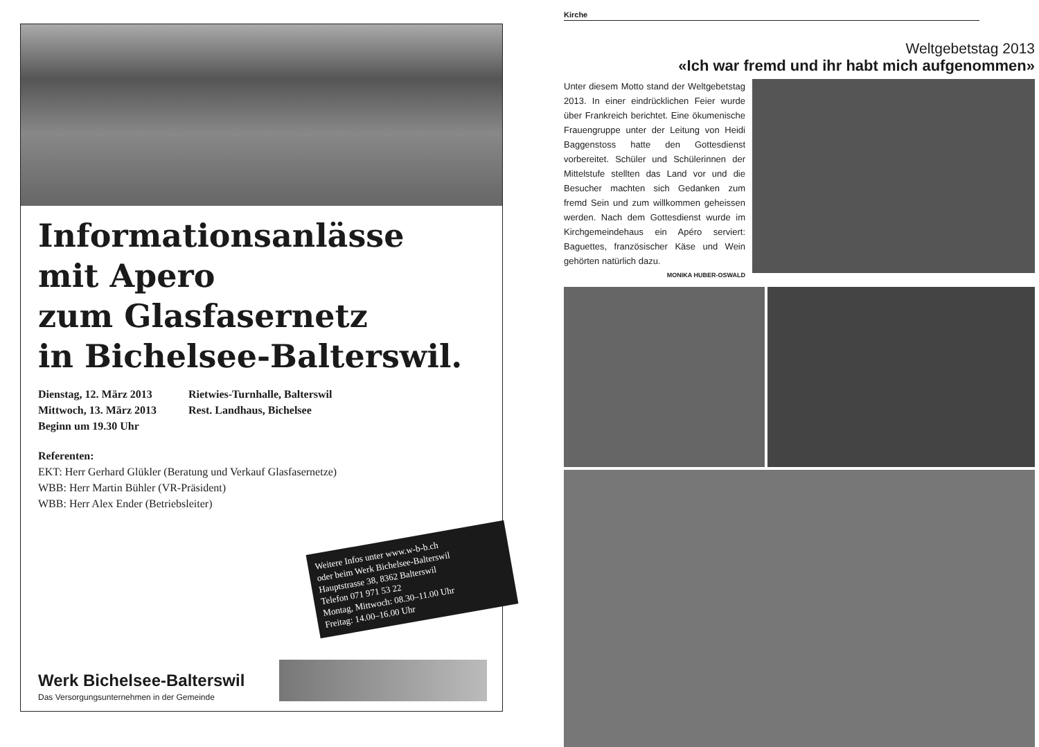Informationsanlässe
mit Apero
zum Glasfasernetz
in Bichelsee-Balterswil.
Dienstag, 12. März 2013 Rietwies-Turnhalle, Balterswil
Mittwoch, 13. März 2013 Rest. Landhaus, Bichelsee
Beginn um 19.30 Uhr
Referenten:
EKT: Herr Gerhard Glükler (Beratung und Verkauf Glasfasernetze)
WBB: Herr Martin Bühler (VR-Präsident)
WBB: Herr Alex Ender (Betriebsleiter)
Weitere Infos unter www.w-b-b.ch
oder beim Werk Bichelsee-Balterswil
Hauptstrasse 38, 8362 Balterswil
Telefon 071 971 53 22
Montag, Mittwoch: 08.30–11.00 Uhr
Freitag: 14.00–16.00 Uhr
Werk Bichelsee-Balterswil
Das Versorgungsunternehmen in der Gemeinde
Kirche
Weltgebetstag 2013
«Ich war fremd und ihr habt mich aufgenommen»
Unter diesem Motto stand der Weltgebetstag 2013. In einer eindrücklichen Feier wurde über Frankreich berichtet. Eine ökumenische Frauengruppe unter der Leitung von Heidi Baggenstoss hatte den Gottesdienst vorbereitet. Schüler und Schülerinnen der Mittelstufe stellten das Land vor und die Besucher machten sich Gedanken zum fremd Sein und zum willkommen geheissen werden. Nach dem Gottesdienst wurde im Kirchgemeindehaus ein Apéro serviert: Baguettes, französischer Käse und Wein gehörten natürlich dazu.
MONIKA HUBER-OSWALD